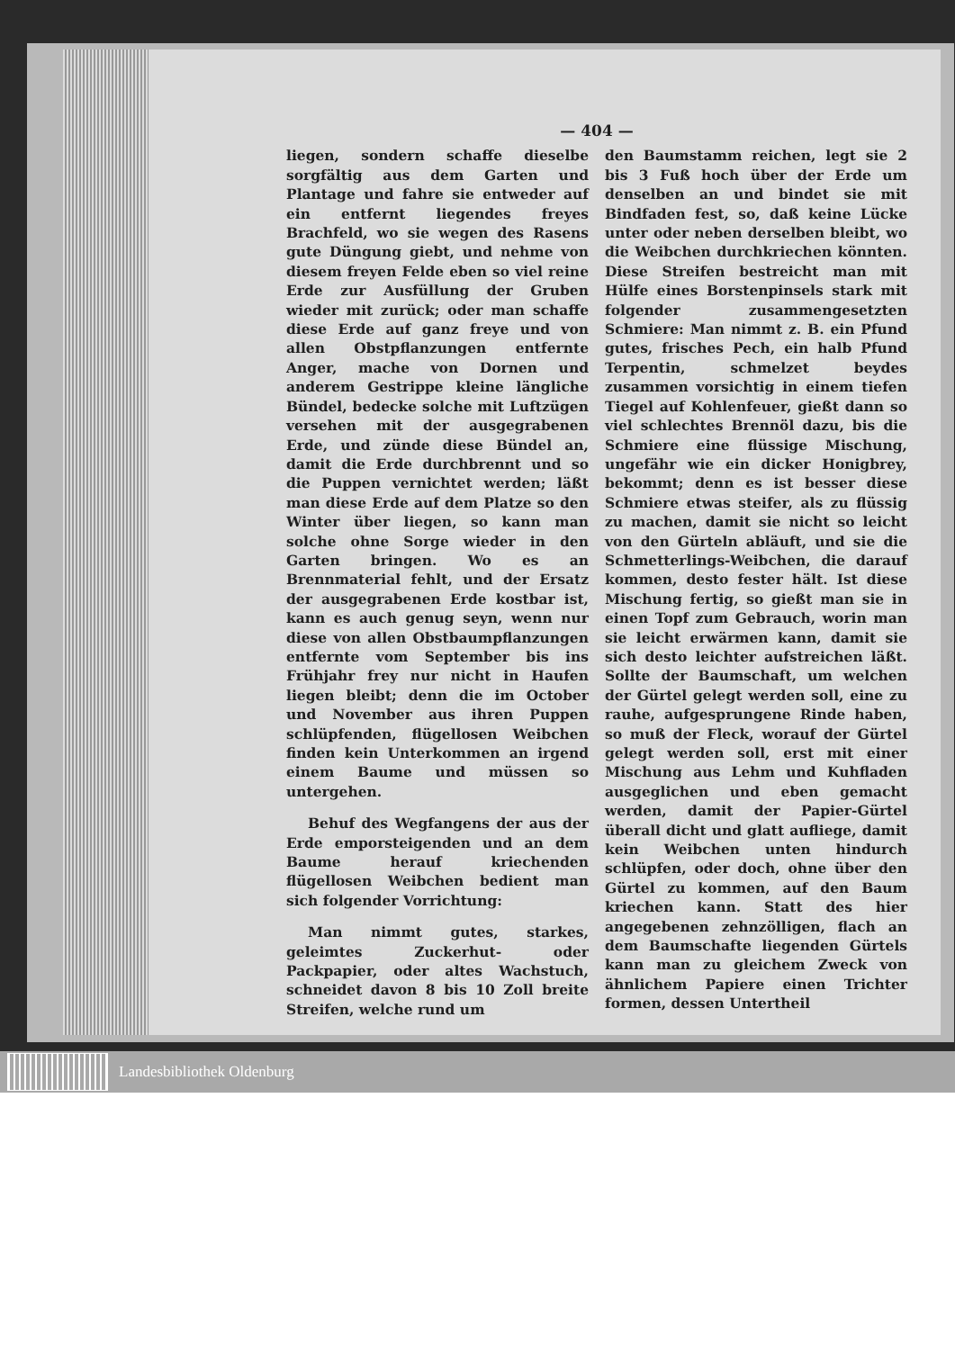— 404 —
liegen, sondern schaffe dieselbe sorgfältig aus dem Garten und Plantage und fahre sie entweder auf ein entfernt liegendes freyes Brachfeld, wo sie wegen des Rasens gute Düngung giebt, und nehme von diesem freyen Felde eben so viel reine Erde zur Ausfüllung der Gruben wieder mit zurück; oder man schaffe diese Erde auf ganz freye und von allen Obstpflanzungen entfernte Anger, mache von Dornen und anderem Gestrippe kleine längliche Bündel, bedecke solche mit Luftzügen versehen mit der ausgegrabenen Erde, und zünde diese Bündel an, damit die Erde durchbrennt und so die Puppen vernichtet werden; läßt man diese Erde auf dem Platze so den Winter über liegen, so kann man solche ohne Sorge wieder in den Garten bringen. Wo es an Brennmaterial fehlt, und der Ersatz der ausgegrabenen Erde kostbar ist, kann es auch genug seyn, wenn nur diese von allen Obstbaumpflanzungen entfernte vom September bis ins Frühjahr frey nur nicht in Haufen liegen bleibt; denn die im October und November aus ihren Puppen schlüpfenden, flügellosen Weibchen finden kein Unterkommen an irgend einem Baume und müssen so untergehen.
Behuf des Wegfangens der aus der Erde emporsteigenden und an dem Baume herauf kriechenden flügellosen Weibchen bedient man sich folgender Vorrichtung:
Man nimmt gutes, starkes, geleimtes Zuckerhut- oder Packpapier, oder altes Wachstuch, schneidet davon 8 bis 10 Zoll breite Streifen, welche rund um
den Baumstamm reichen, legt sie 2 bis 3 Fuß hoch über der Erde um denselben an und bindet sie mit Bindfaden fest, so, daß keine Lücke unter oder neben derselben bleibt, wo die Weibchen durchkriechen könnten. Diese Streifen bestreicht man mit Hülfe eines Borstenpinsels stark mit folgender zusammengesetzten Schmiere: Man nimmt z. B. ein Pfund gutes, frisches Pech, ein halb Pfund Terpentin, schmelzet beydes zusammen vorsichtig in einem tiefen Tiegel auf Kohlenfeuer, gießt dann so viel schlechtes Brennöl dazu, bis die Schmiere eine flüssige Mischung, ungefähr wie ein dicker Honigbrey, bekommt; denn es ist besser diese Schmiere etwas steifer, als zu flüssig zu machen, damit sie nicht so leicht von den Gürteln abläuft, und sie die Schmetterlings-Weibchen, die darauf kommen, desto fester hält. Ist diese Mischung fertig, so gießt man sie in einen Topf zum Gebrauch, worin man sie leicht erwärmen kann, damit sie sich desto leichter aufstreichen läßt. Sollte der Baumschaft, um welchen der Gürtel gelegt werden soll, eine zu rauhe, aufgesprungene Rinde haben, so muß der Fleck, worauf der Gürtel gelegt werden soll, erst mit einer Mischung aus Lehm und Kuhfladen ausgeglichen und eben gemacht werden, damit der Papier-Gürtel überall dicht und glatt aufliege, damit kein Weibchen unten hindurch schlüpfen, oder doch, ohne über den Gürtel zu kommen, auf den Baum kriechen kann. Statt des hier angegebenen zehnzölligen, flach an dem Baumschafte liegenden Gürtels kann man zu gleichem Zweck von ähnlichem Papiere einen Trichter formen, dessen Untertheil
Landesbibliothek Oldenburg